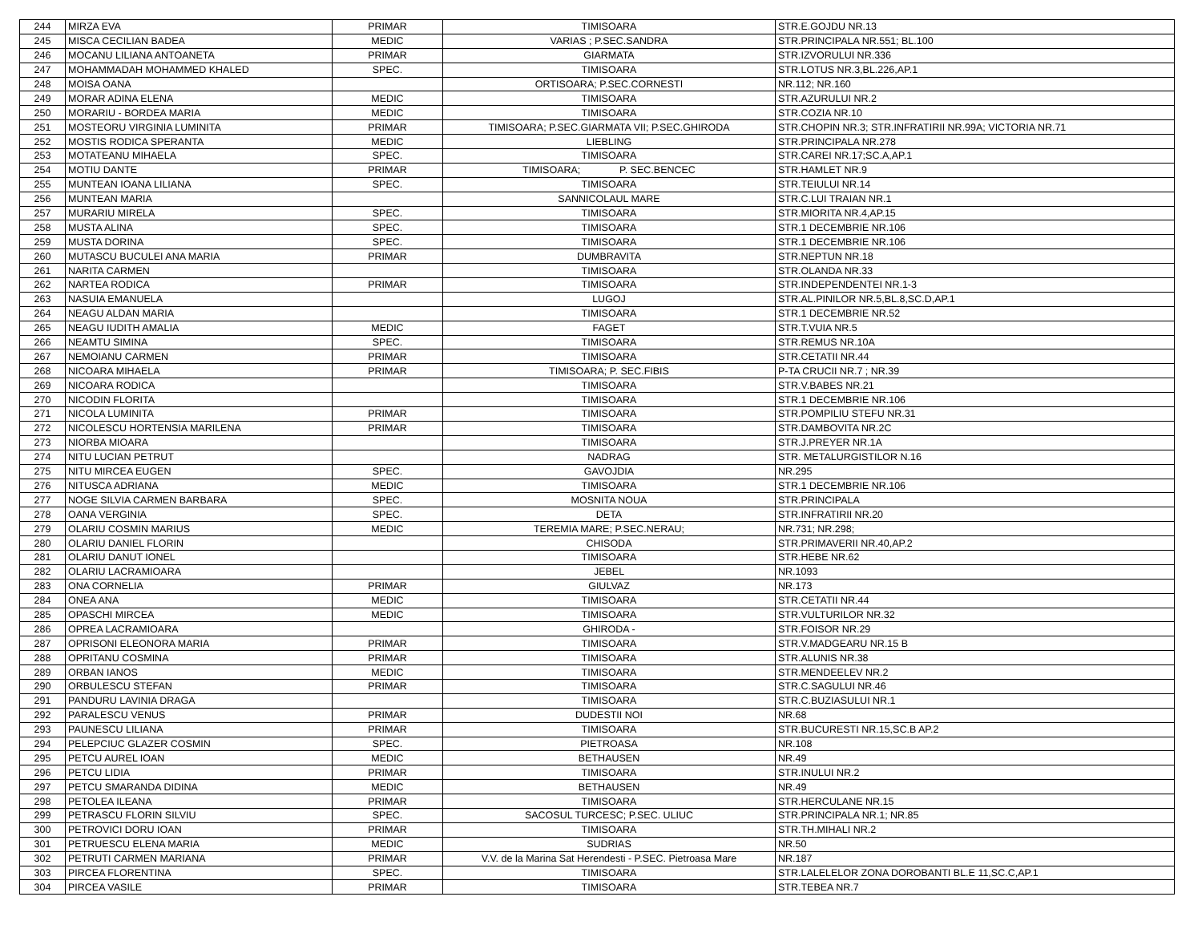| 244 | MIRZA EVA | PRIMAR | TIMISOARA | STR.E.GOJDU NR.13 |
| 245 | MISCA CECILIAN BADEA | MEDIC | VARIAS ; P.SEC.SANDRA | STR.PRINCIPALA NR.551; BL.100 |
| 246 | MOCANU LILIANA ANTOANETA | PRIMAR | GIARMATA | STR.IZVORULUI NR.336 |
| 247 | MOHAMMADAH MOHAMMED KHALED | SPEC. | TIMISOARA | STR.LOTUS NR.3,BL.226,AP.1 |
| 248 | MOISA OANA | | ORTISOARA; P.SEC.CORNESTI | NR.112; NR.160 |
| 249 | MORAR ADINA ELENA | MEDIC | TIMISOARA | STR.AZURULUI NR.2 |
| 250 | MORARIU - BORDEA MARIA | MEDIC | TIMISOARA | STR.COZIA NR.10 |
| 251 | MOSTEORU VIRGINIA LUMINITA | PRIMAR | TIMISOARA; P.SEC.GIARMATA VII; P.SEC.GHIRODA | STR.CHOPIN NR.3; STR.INFRATIRII NR.99A; VICTORIA NR.71 |
| 252 | MOSTIS RODICA SPERANTA | MEDIC | LIEBLING | STR.PRINCIPALA NR.278 |
| 253 | MOTATEANU MIHAELA | SPEC. | TIMISOARA | STR.CAREI NR.17;SC.A,AP.1 |
| 254 | MOTIU DANTE | PRIMAR | TIMISOARA; P. SEC.BENCEC | STR.HAMLET NR.9 |
| 255 | MUNTEAN IOANA LILIANA | SPEC. | TIMISOARA | STR.TEIULUI NR.14 |
| 256 | MUNTEAN MARIA | | SANNICOLAUL MARE | STR.C.LUI TRAIAN NR.1 |
| 257 | MURARIU MIRELA | SPEC. | TIMISOARA | STR.MIORITA NR.4,AP.15 |
| 258 | MUSTA ALINA | SPEC. | TIMISOARA | STR.1 DECEMBRIE NR.106 |
| 259 | MUSTA DORINA | SPEC. | TIMISOARA | STR.1 DECEMBRIE NR.106 |
| 260 | MUTASCU BUCULEI ANA MARIA | PRIMAR | DUMBRAVITA | STR.NEPTUN NR.18 |
| 261 | NARITA CARMEN | | TIMISOARA | STR.OLANDA NR.33 |
| 262 | NARTEA RODICA | PRIMAR | TIMISOARA | STR.INDEPENDENTEI NR.1-3 |
| 263 | NASUIA EMANUELA | | LUGOJ | STR.AL.PINILOR NR.5,BL.8,SC.D,AP.1 |
| 264 | NEAGU ALDAN MARIA | | TIMISOARA | STR.1 DECEMBRIE NR.52 |
| 265 | NEAGU IUDITH AMALIA | MEDIC | FAGET | STR.T.VUIA NR.5 |
| 266 | NEAMTU SIMINA | SPEC. | TIMISOARA | STR.REMUS NR.10A |
| 267 | NEMOIANU CARMEN | PRIMAR | TIMISOARA | STR.CETATII NR.44 |
| 268 | NICOARA MIHAELA | PRIMAR | TIMISOARA; P. SEC.FIBIS | P-TA CRUCII NR.7 ; NR.39 |
| 269 | NICOARA RODICA | | TIMISOARA | STR.V.BABES NR.21 |
| 270 | NICODIN FLORITA | | TIMISOARA | STR.1 DECEMBRIE NR.106 |
| 271 | NICOLA LUMINITA | PRIMAR | TIMISOARA | STR.POMPILIU STEFU NR.31 |
| 272 | NICOLESCU HORTENSIA MARILENA | PRIMAR | TIMISOARA | STR.DAMBOVITA NR.2C |
| 273 | NIORBA MIOARA | | TIMISOARA | STR.J.PREYER NR.1A |
| 274 | NITU LUCIAN PETRUT | | NADRAG | STR. METALURGISTILOR N.16 |
| 275 | NITU MIRCEA EUGEN | SPEC. | GAVOJDIA | NR.295 |
| 276 | NITUSCA ADRIANA | MEDIC | TIMISOARA | STR.1 DECEMBRIE NR.106 |
| 277 | NOGE SILVIA CARMEN BARBARA | SPEC. | MOSNITA NOUA | STR.PRINCIPALA |
| 278 | OANA VERGINIA | SPEC. | DETA | STR.INFRATIRII NR.20 |
| 279 | OLARIU COSMIN MARIUS | MEDIC | TEREMIA MARE; P.SEC.NERAU; | NR.731; NR.298; |
| 280 | OLARIU DANIEL FLORIN | | CHISODA | STR.PRIMAVERII NR.40,AP.2 |
| 281 | OLARIU DANUT IONEL | | TIMISOARA | STR.HEBE NR.62 |
| 282 | OLARIU LACRAMIOARA | | JEBEL | NR.1093 |
| 283 | ONA CORNELIA | PRIMAR | GIULVAZ | NR.173 |
| 284 | ONEA ANA | MEDIC | TIMISOARA | STR.CETATII NR.44 |
| 285 | OPASCHI MIRCEA | MEDIC | TIMISOARA | STR.VULTURILOR NR.32 |
| 286 | OPREA LACRAMIOARA | | GHIRODA - | STR.FOISOR NR.29 |
| 287 | OPRISONI ELEONORA MARIA | PRIMAR | TIMISOARA | STR.V.MADGEARU NR.15 B |
| 288 | OPRITANU COSMINA | PRIMAR | TIMISOARA | STR.ALUNIS NR.38 |
| 289 | ORBAN IANOS | MEDIC | TIMISOARA | STR.MENDEELEV NR.2 |
| 290 | ORBULESCU STEFAN | PRIMAR | TIMISOARA | STR.C.SAGULUI NR.46 |
| 291 | PANDURU LAVINIA DRAGA | | TIMISOARA | STR.C.BUZIASULUI NR.1 |
| 292 | PARALESCU VENUS | PRIMAR | DUDESTII NOI | NR.68 |
| 293 | PAUNESCU LILIANA | PRIMAR | TIMISOARA | STR.BUCURESTI NR.15,SC.B AP.2 |
| 294 | PELEPCIUC GLAZER COSMIN | SPEC. | PIETROASA | NR.108 |
| 295 | PETCU AUREL IOAN | MEDIC | BETHAUSEN | NR.49 |
| 296 | PETCU LIDIA | PRIMAR | TIMISOARA | STR.INULUI NR.2 |
| 297 | PETCU SMARANDA DIDINA | MEDIC | BETHAUSEN | NR.49 |
| 298 | PETOLEA ILEANA | PRIMAR | TIMISOARA | STR.HERCULANE NR.15 |
| 299 | PETRASCU FLORIN SILVIU | SPEC. | SACOSUL TURCESC; P.SEC. ULIUC | STR.PRINCIPALA NR.1; NR.85 |
| 300 | PETROVICI DORU IOAN | PRIMAR | TIMISOARA | STR.TH.MIHALI NR.2 |
| 301 | PETRUESCU ELENA MARIA | MEDIC | SUDRIAS | NR.50 |
| 302 | PETRUTI CARMEN MARIANA | PRIMAR | V.V. de la Marina Sat Herendesti - P.SEC. Pietroasa Mare | NR.187 |
| 303 | PIRCEA FLORENTINA | SPEC. | TIMISOARA | STR.LALELELOR ZONA DOROBANTI BL.E 11,SC.C,AP.1 |
| 304 | PIRCEA VASILE | PRIMAR | TIMISOARA | STR.TEBEA NR.7 |